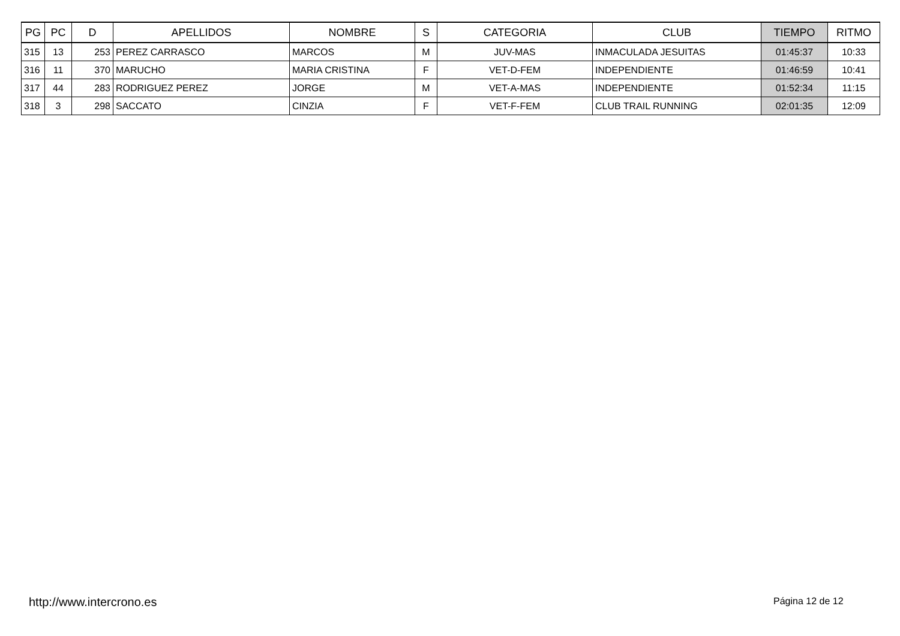| PG | PC | D | APELLIDOS | NOMBRE | S | CATEGORIA | CLUB | TIEMPO | RITMO |
| --- | --- | --- | --- | --- | --- | --- | --- | --- | --- |
| 315 | 13 | 253 | PEREZ CARRASCO | MARCOS | M | JUV-MAS | INMACULADA JESUITAS | 01:45:37 | 10:33 |
| 316 | 11 | 370 | MARUCHO | MARIA CRISTINA | F | VET-D-FEM | INDEPENDIENTE | 01:46:59 | 10:41 |
| 317 | 44 | 283 | RODRIGUEZ PEREZ | JORGE | M | VET-A-MAS | INDEPENDIENTE | 01:52:34 | 11:15 |
| 318 | 3 | 298 | SACCATO | CINZIA | F | VET-F-FEM | CLUB TRAIL RUNNING | 02:01:35 | 12:09 |
http://www.intercrono.es Página 12 de 12